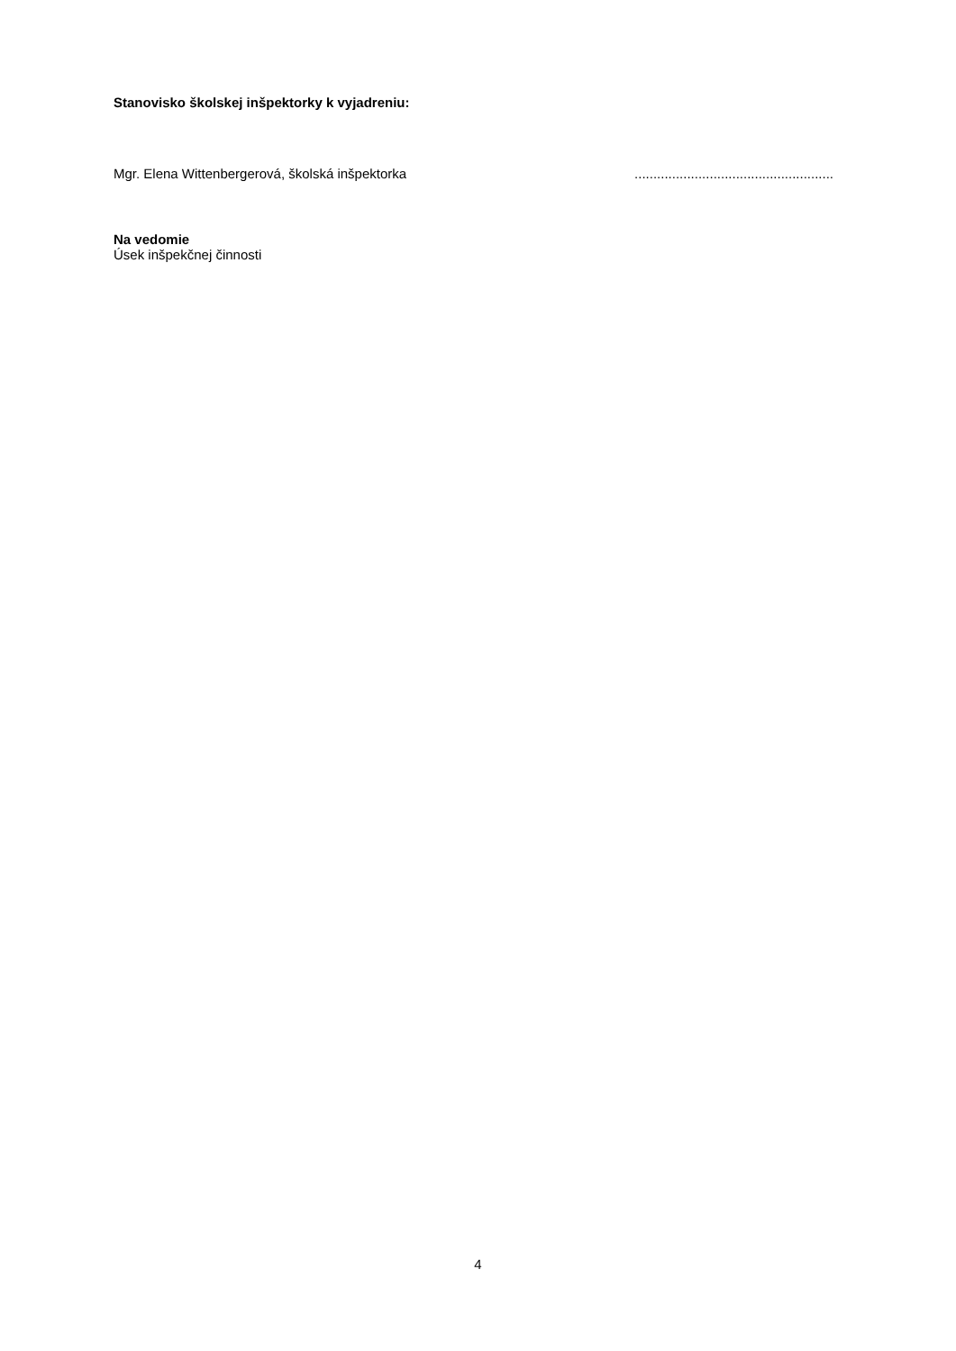Stanovisko školskej inšpektorky k vyjadreniu:
Mgr. Elena Wittenbergerová, školská inšpektorka.....................................................
Na vedomie
Úsek inšpekčnej činnosti
4